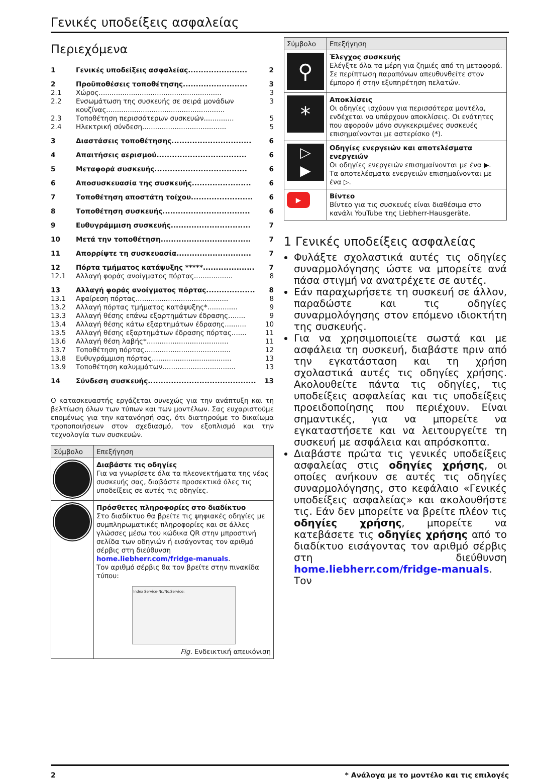Γενικές υποδείξεις ασφαλείας
Περιεχόμενα
| 1 | Γενικές υποδείξεις ασφαλείας....................... | 2 |
| 2 | Προϋποθέσεις τοποθέτησης......................... | 3 |
| 2.1 | Χώρος......................................................... | 3 |
| 2.2 | Ενσωμάτωση της συσκευής σε σειρά μονάδων κουζίνας....................................................... | 3 |
| 2.3 | Τοποθέτηση περισσότερων συσκευών.............. | 5 |
| 2.4 | Ηλεκτρική σύνδεση....................................... | 5 |
| 3 | Διαστάσεις τοποθέτησης............................... | 6 |
| 4 | Απαιτήσεις αερισμού................................... | 6 |
| 5 | Μεταφορά συσκευής.................................... | 6 |
| 6 | Αποσυσκευασία της συσκευής....................... | 6 |
| 7 | Τοποθέτηση αποστάτη τοίχου........................ | 6 |
| 8 | Τοποθέτηση συσκευής.................................. | 6 |
| 9 | Ευθυγράμμιση συσκευής............................... | 7 |
| 10 | Μετά την τοποθέτηση................................... | 7 |
| 11 | Απορρίψτε τη συσκευασία............................. | 7 |
| 12 | Πόρτα τμήματος κατάψυξης *****.................... | 7 |
| 12.1 | Αλλαγή φοράς ανοίγματος πόρτας.................. | 8 |
| 13 | Αλλαγή φοράς ανοίγματος πόρτας................... | 8 |
| 13.1 | Αφαίρεση πόρτας........................................... | 8 |
| 13.2 | Αλλαγή πόρτας τμήματος κατάψυξης*.............. | 9 |
| 13.3 | Αλλαγή θέσης επάνω εξαρτημάτων έδρασης........ | 9 |
| 13.4 | Αλλαγή θέσης κάτω εξαρτημάτων έδρασης.......... | 10 |
| 13.5 | Αλλαγή θέσης εξαρτημάτων έδρασης πόρτας....... | 11 |
| 13.6 | Αλλαγή θέση λαβής*...................................... | 11 |
| 13.7 | Τοποθέτηση πόρτας........................................ | 12 |
| 13.8 | Ευθυγράμμιση πόρτας..................................... | 13 |
| 13.9 | Τοποθέτηση καλυμμάτων.................................. | 13 |
| 14 | Σύνδεση συσκευής.......................................... | 13 |
Ο κατασκευαστής εργάζεται συνεχώς για την ανάπτυξη και τη βελτίωση όλων των τύπων και των μοντέλων. Σας ευχαριστούμε επομένως για την κατανόησή σας, ότι διατηρούμε το δικαίωμα τροποποιήσεων στον σχεδιασμό, τον εξοπλισμό και την τεχνολογία των συσκευών.
| Σύμβολο | Επεξήγηση |
| --- | --- |
| | Διαβάστε τις οδηγίες Για να γνωρίσετε όλα τα πλεονεκτήματα της νέας συσκευής σας, διαβάστε προσεκτικά όλες τις υποδείξεις σε αυτές τις οδηγίες. |
| | Πρόσθετες πληροφορίες στο διαδίκτυο Στο διαδίκτυο θα βρείτε τις ψηφιακές οδηγίες με συμπληρωματικές πληροφορίες και σε άλλες γλώσσες μέσω του κώδικα QR στην μπροστινή σελίδα των οδηγιών ή εισάγοντας τον αριθμό σέρβις στη διεύθυνση home.liebherr.com/fridge-manuals . Τον αριθμό σέρβις θα τον βρείτε στην πινακίδα τύπου: Index Service-Nr./No.Service: Fig. Ενδεικτική απεικόνιση |
| Σύμβολο | Επεξήγηση |
| --- | --- |
| ⚲ | Έλεγχος συσκευής Ελέγξτε όλα τα μέρη για ζημιές από τη μεταφορά. Σε περίπτωση παραπόνων απευθυνθείτε στον έμπορο ή στην εξυπηρέτηση πελατών. |
| * | Αποκλίσεις Οι οδηγίες ισχύουν για περισσότερα μοντέλα, ενδέχεται να υπάρχουν αποκλίσεις. Οι ενότητες που αφορούν μόνο συγκεκριμένες συσκευές επισημαίνονται με αστερίσκο (*). |
| ▷ ▶ | Οδηγίες ενεργειών και αποτελέσματα ενεργειών Οι οδηγίες ενεργειών επισημαίνονται με ένα ▶. Τα αποτελέσματα ενεργειών επισημαίνονται με ένα ▷. |
| ▶ | Βίντεο Βίντεο για τις συσκευές είναι διαθέσιμα στο κανάλι YouTube της Liebherr-Hausgeräte. |
1 Γενικές υποδείξεις ασφαλείας
Φυλάξτε σχολαστικά αυτές τις οδηγίες συναρμολόγησης ώστε να μπορείτε ανά πάσα στιγμή να ανατρέχετε σε αυτές.
Εάν παραχωρήσετε τη συσκευή σε άλλον, παραδώστε και τις οδηγίες συναρμολόγησης στον επόμενο ιδιοκτήτη της συσκευής.
Για να χρησιμοποιείτε σωστά και με ασφάλεια τη συσκευή, διαβάστε πριν από την εγκατάσταση και τη χρήση σχολαστικά αυτές τις οδηγίες χρήσης. Ακολουθείτε πάντα τις οδηγίες, τις υποδείξεις ασφαλείας και τις υποδείξεις προειδοποίησης που περιέχουν. Είναι σημαντικές, για να μπορείτε να εγκαταστήσετε και να λειτουργείτε τη συσκευή με ασφάλεια και απρόσκοπτα.
Διαβάστε πρώτα τις γενικές υποδείξεις ασφαλείας στις οδηγίες χρήσης, οι οποίες ανήκουν σε αυτές τις οδηγίες συναρμολόγησης, στο κεφάλαιο «Γενικές υποδείξεις ασφαλείας» και ακολουθήστε τις. Εάν δεν μπορείτε να βρείτε πλέον τις οδηγίες χρήσης, μπορείτε να κατεβάσετε τις οδηγίες χρήσης από το διαδίκτυο εισάγοντας τον αριθμό σέρβις στη διεύθυνση home.liebherr.com/fridge-manuals. Τον
2 * Ανάλογα με το μοντέλο και τις επιλογές